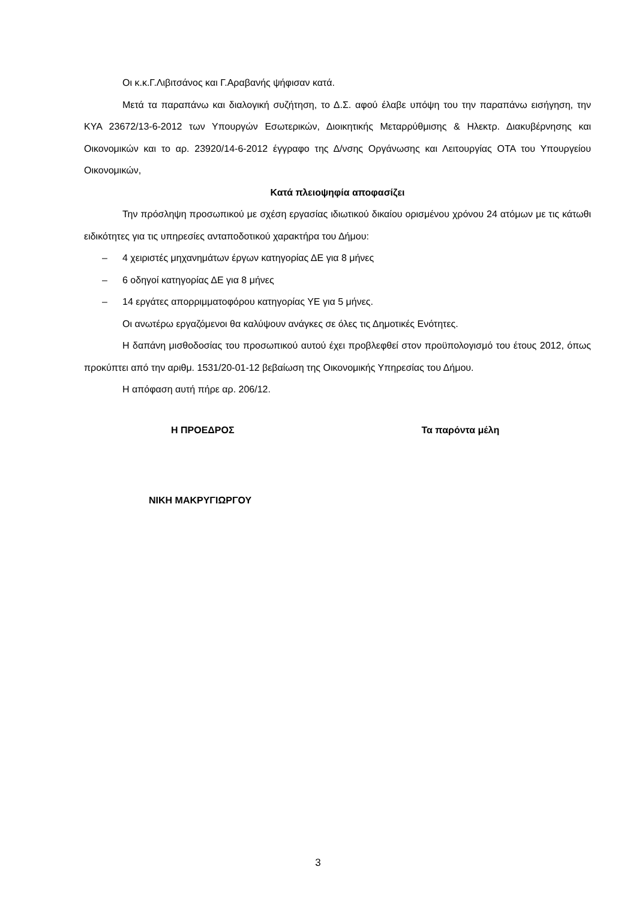Οι κ.κ.Γ.Λιβιτσάνος και Γ.Αραβανής ψήφισαν κατά.
Μετά τα παραπάνω και διαλογική συζήτηση, το Δ.Σ. αφού έλαβε υπόψη του την παραπάνω εισήγηση, την ΚΥΑ 23672/13-6-2012 των Υπουργών Εσωτερικών, Διοικητικής Μεταρρύθμισης & Ηλεκτρ. Διακυβέρνησης και Οικονομικών και το αρ. 23920/14-6-2012 έγγραφο της Δ/νσης Οργάνωσης και Λειτουργίας ΟΤΑ του Υπουργείου Οικονομικών,
Κατά πλειοψηφία αποφασίζει
Την πρόσληψη προσωπικού με σχέση εργασίας ιδιωτικού δικαίου ορισμένου χρόνου 24 ατόμων με τις κάτωθι ειδικότητες για τις υπηρεσίες ανταποδοτικού χαρακτήρα του Δήμου:
– 4 χειριστές μηχανημάτων έργων κατηγορίας ΔΕ για 8 μήνες
– 6 οδηγοί κατηγορίας ΔΕ για 8 μήνες
– 14 εργάτες απορριμματοφόρου κατηγορίας ΥΕ για 5 μήνες.
Οι ανωτέρω εργαζόμενοι θα καλύψουν ανάγκες σε όλες τις Δημοτικές Ενότητες.
Η δαπάνη μισθοδοσίας του προσωπικού αυτού έχει προβλεφθεί στον προϋπολογισμό του έτους 2012, όπως προκύπτει από την αριθμ. 1531/20-01-12 βεβαίωση της Οικονομικής Υπηρεσίας του Δήμου.
Η απόφαση αυτή πήρε αρ. 206/12.
Η ΠΡΟΕΔΡΟΣ Τα παρόντα μέλη
ΝΙΚΗ ΜΑΚΡΥΓΙΩΡΓΟΥ
3